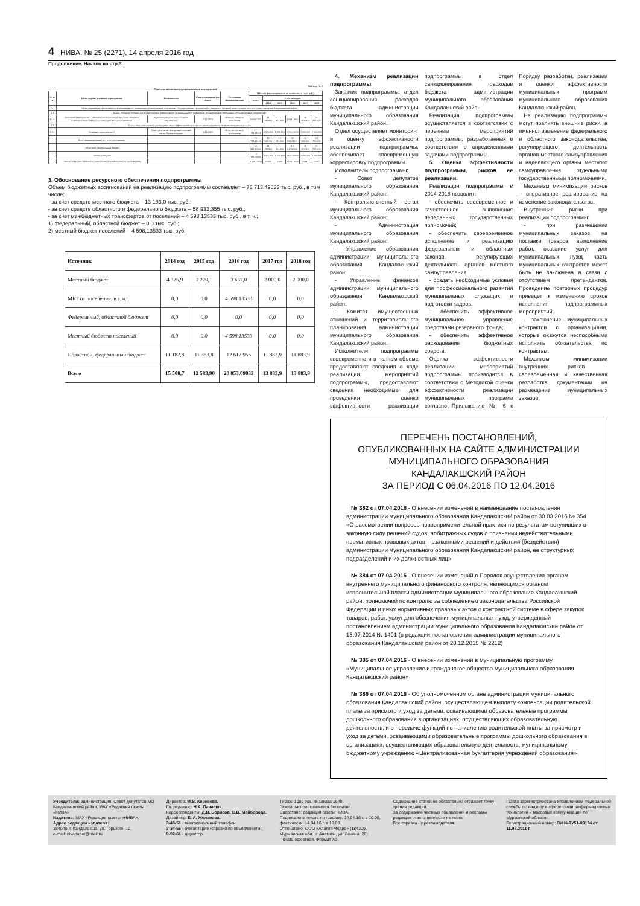4 НИВА, № 25 (2271), 14 апреля 2016 год
Продолжение. Начало на стр.3.
Таблица № 2
Перечень основных подпрограммных мероприятий
| № п/п | Цель, задачи, основные мероприятия | Исполнитель | Срок исполнения (по годам) | Источники финансирования | Объемы финансирования по источникам (тыс. руб.) | | | | | |
| --- | --- | --- | --- | --- | --- | --- | --- | --- | --- | --- |
| | | | | | всего | в т. ч. по годам | | | | |
| | | | | | | 2014 | 2015 | 2016 | 2017 | 2018 |
| 1. | Цель: повышение эффективности муниципального управления по выполнению переданных государственных полномочий и решению отдельных задач органов местного самоуправления Кандалакшский район | | | | | | | | | |
| 1.1 | Задача: создание условий для осуществления эффективного муниципального управления по выполнению переданных государственных полномочий | | | | | | | | | |
| 1.1.1 | Основное мероприятие 1. Обеспечение выполнения органами местного самоуправления переданных государственных полномочий | Администрация муниципального образования | 2014-2018 | Итого за счет всех источников | 58 932,355 | 11 182,800 | 11 363,800 | 12 617,955 | 11 883,900 | 11 883,900 |
| 1.2 | Задача: создание условий для осуществления эффективного муниципального управления по решению отдельных задач | | | | | | | | | |
| 1.2.1 | Основное мероприятие 2 | Совет депутатов, Контрольно-счетный орган, Администрация | 2014-2018 | Итого за счет всех источников | 17 781,13533 | 4 325,900 | 1 220,100 | 8 235,13533 | 2 000,000 | 2 000,000 |
| | Всего финансирование, в т. ч. по источникам: | | | | 76 713,49033 | 15 508,700 | 12 583,900 | 20 853,09033 | 13 883,900 | 13 883,900 |
| | - областной, федеральный бюджет | | | | 58 932,35500 | 11 182,800 | 11 363,800 | 12 617,95500 | 11 883,900 | 11 883,900 |
| | - местный бюджет | | | | 13 183,00000 | 4 325,900 | 1 220,100 | 3 637,00000 | 2 000,000 | 2 000,000 |
| | - Местный бюджет поселения (передаваемый межбюджетным трансфертом) | | | | 4 598,13533 | 0,000 | 0,000 | 4 598,13533 | 0,000 | 0,000 |
3. Обоснование ресурсного обеспечения подпрограммы
Объем бюджетных ассигнований на реализацию подпрограммы составляет – 76 713,49033 тыс. руб., в том числе:
- за счет средств местного бюджета – 13 183,0 тыс. руб.;
- за счет средств областного и федерального бюджета – 58 932,355 тыс. руб.;
- за счет межбюджетных трансфертов от поселений – 4 598,13533 тыс. руб., в т. ч.:
1) федеральный, областной бюджет – 0,0 тыс. руб.;
2) местный бюджет поселений – 4 598,13533 тыс. руб.
| Источник | 2014 год | 2015 год | 2016 год | 2017 год | 2018 год |
| --- | --- | --- | --- | --- | --- |
| Местный бюджет | 4 325,9 | 1 220,1 | 3 637,0 | 2 000,0 | 2 000,0 |
| МБТ от поселений, в т. ч.: | 0,0 | 0,0 | 4 598,13533 | 0,0 | 0,0 |
| Федеральный, областной бюджет | 0,0 | 0,0 | 0,0 | 0,0 | 0,0 |
| Местный бюджет поселений | 0,0 | 0,0 | 4 598,13533 | 0,0 | 0,0 |
| Областной, федеральный бюджет | 11 182,8 | 11 363,8 | 12 617,955 | 11 883,9 | 11 883,9 |
| Всего | 15 508,7 | 12 583,90 | 20 853,09033 | 13 883,9 | 13 883,9 |
4. Механизм реализации подпрограммы
Заказчик подпрограммы: отдел санкционирования расходов бюджета администрации муниципального образования Кандалакшский район.
Отдел осуществляет мониторинг и оценку эффективности реализации подпрограммы, обеспечивает своевременную корректировку подпрограммы.
Исполнители подпрограммы:
- Совет депутатов муниципального образования Кандалакшский район;
- Контрольно-счетный орган муниципального образования Кандалакшский район;
- Администрация муниципального образования Кандалакшский район;
- Управление образования администрации муниципального образования Кандалакшский район;
- Управление финансов администрации муниципального образования Кандалакшский район;
- Комитет имущественных отношений и территориального планирования администрации муниципального образования Кандалакшский район.
Исполнители подпрограммы своевременно и в полном объеме предоставляют сведения о ходе реализации мероприятий подпрограммы, предоставляют сведения необходимые для проведения оценки эффективности реализации подпрограммы в отдел санкционирования расходов бюджета администрации муниципального образования Кандалакшский район.
Реализация подпрограммы осуществляется в соответствии с перечнем мероприятий подпрограммы, разработанных в соответствии с определенными задачами подпрограммы.
5. Оценка эффективности подпрограммы, рисков ее реализации.
Реализация подпрограммы в 2014-2018 позволит:
- обеспечить своевременное и качественное выполнение переданных государственных полномочий;
- обеспечить своевременное исполнение и реализацию федеральных и областных законов, регулирующих деятельность органов местного самоуправления;
- создать необходимые условия для профессионального развития муниципальных служащих и подготовки кадров;
- обеспечить эффективное муниципальное управление средствами резервного фонда;
- обеспечить эффективное расходование бюджетных средств.
Оценка эффективности реализации мероприятий подпрограммы производится в соответствии с Методикой оценки эффективности реализации муниципальных программ согласно Приложению № 6 к Порядку разработки, реализации и оценки эффективности муниципальных программ муниципального образования Кандалакшский район.
На реализацию подпрограммы могут повлиять внешние риски, а именно: изменение федерального и областного законодательства, регулирующего деятельность органов местного самоуправления и наделяющего органы местного самоуправления отдельными государственными полномочиями.
Механизм минимизации рисков – оперативное реагирование на изменение законодательства.
Внутренние риски при реализации подпрограммы:
- при размещении муниципальных заказов на поставки товаров, выполнение работ, оказание услуг для муниципальных нужд часть муниципальных контрактов может быть не заключена в связи с отсутствием претендентов. Проведение повторных процедур приведет к изменению сроков исполнения подпрограммных мероприятий;
- заключение муниципальных контрактов с организациями, которые окажутся неспособными исполнить обязательства по контрактам.
Механизм минимизации внутренних рисков – своевременная и качественная разработка документации на размещение муниципальных заказов.
ПЕРЕЧЕНЬ ПОСТАНОВЛЕНИЙ,
ОПУБЛИКОВАННЫХ НА САЙТЕ АДМИНИСТРАЦИИ
МУНИЦИПАЛЬНОГО ОБРАЗОВАНИЯ
КАНДАЛАКШСКИЙ РАЙОН
ЗА ПЕРИОД С 06.04.2016 ПО 12.04.2016
№ 382 от 07.04.2016 - О внесении изменений в наименование постановления администрации муниципального образования Кандалакшский район от 30.03.2016 № 354 «О рассмотрении вопросов правоприменительной практики по результатам вступивших в законную силу решений судов, арбитражных судов о признании недействительными нормативных правовых актов, незаконными решений и действий (бездействия) администрации муниципального образования Кандалакшский район, ее структурных подразделений и их должностных лиц»
№ 384 от 07.04.2016 - О внесении изменений в Порядок осуществления органом внутреннего муниципального финансового контроля, являющимся органом исполнительной власти администрации муниципального образования Кандалакшский район, полномочий по контролю за соблюдением законодательства Российской Федерации и иных нормативных правовых актов о контрактной системе в сфере закупок товаров, работ, услуг для обеспечения муниципальных нужд, утвержденный постановлением администрации муниципального образования Кандалакшский район от 15.07.2014 № 1401 (в редакции постановления администрации муниципального образования Кандалакшский район от 28.12.2015 № 2212)
№ 385 от 07.04.2016 - О внесении изменений в муниципальную программу «Муниципальное управление и гражданское общество муниципального образования Кандалакшский район»
№ 386 от 07.04.2016 - Об уполномоченном органе администрации муниципального образования Кандалакшский район, осуществляющем выплату компенсации родительской платы за присмотр и уход за детьми, осваивающими образовательные программы дошкольного образования в организациях, осуществляющих образовательную деятельность, и о передаче функций по начислению родительской платы за присмотр и уход за детьми, осваивающими образовательные программы дошкольного образования в организациях, осуществляющих образовательную деятельность, муниципальному бюджетному учреждению «Централизованная бухгалтерия учреждений образования»
Учредители: администрация, Совет депутатов МО Кандалакшский район, МАУ «Редакция газеты «НИВА»
Издатель: МАУ «Редакция газеты «НИВА».
Адрес редакции издателя:
184040, г. Кандалакша, ул. Горького, 12.
e-mail: nivapaper@mail.ru
Директор: М.В. Корнеева.
Гл. редактор: Н.А. Панасюк.
Корреспонденты: Д.В. Борисов, С.В. Майборода.
Дизайнер: Е. А. Желанова.
3-48-51 - многоканальный телефон;
3-34-66 - бухгалтерия (справки по объявлениям);
9-92-61 - директор.
Тираж: 1000 экз. № заказа 1649.
Газета распространяется бесплатно.
Сверстано: редакция газеты НИВА.
Подписано в печать по графику: 14.04.16 г. в 10.00; фактически: 14.04.16 г. в 10.00.
Отпечатано: ООО «Апатит-Медиа» (184209, Мурманская обл., г. Апатиты, ул. Ленина, 20).
Печать офсетная. Формат А3.
Содержание статей не обязательно отражает точку зрения редакции.
За содержание частных объявлений и рекламы редакция ответственности не несет.
Все справки - у рекламодателя.
Газета зарегистрирована Управлением Федеральной службы по надзору в сфере связи, информационных технологий и массовых коммуникаций по Мурманской области.
Регистрационный номер: ПИ №ТУ51-00134 от 11.07.2011 г.